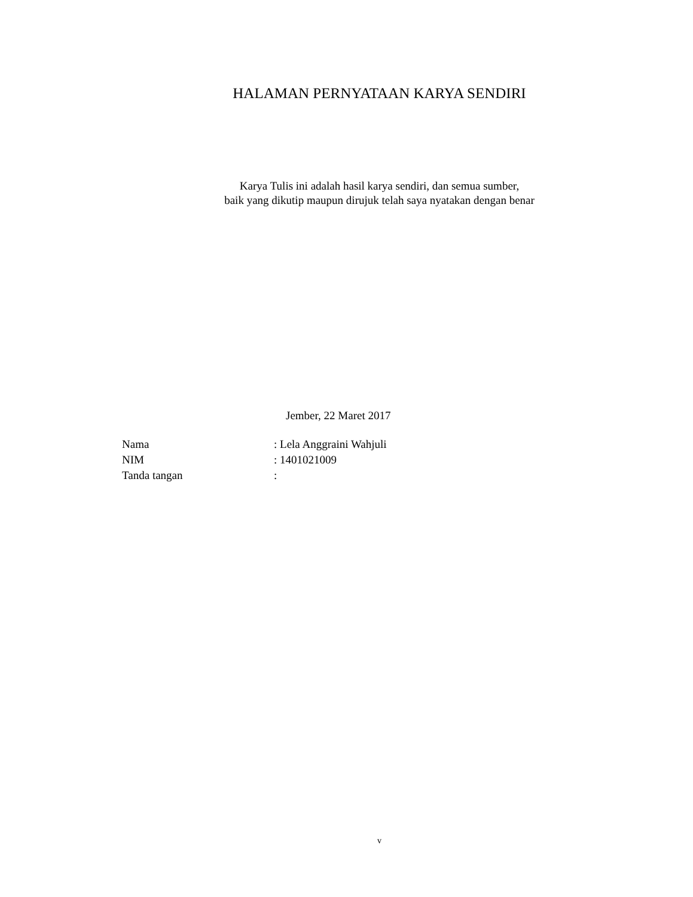HALAMAN PERNYATAAN KARYA SENDIRI
Karya Tulis ini adalah hasil karya sendiri, dan semua sumber,
baik yang dikutip maupun dirujuk telah saya nyatakan dengan benar
Jember, 22 Maret 2017
| Nama | : Lela Anggraini Wahjuli |
| NIM | : 1401021009 |
| Tanda tangan | : |
v